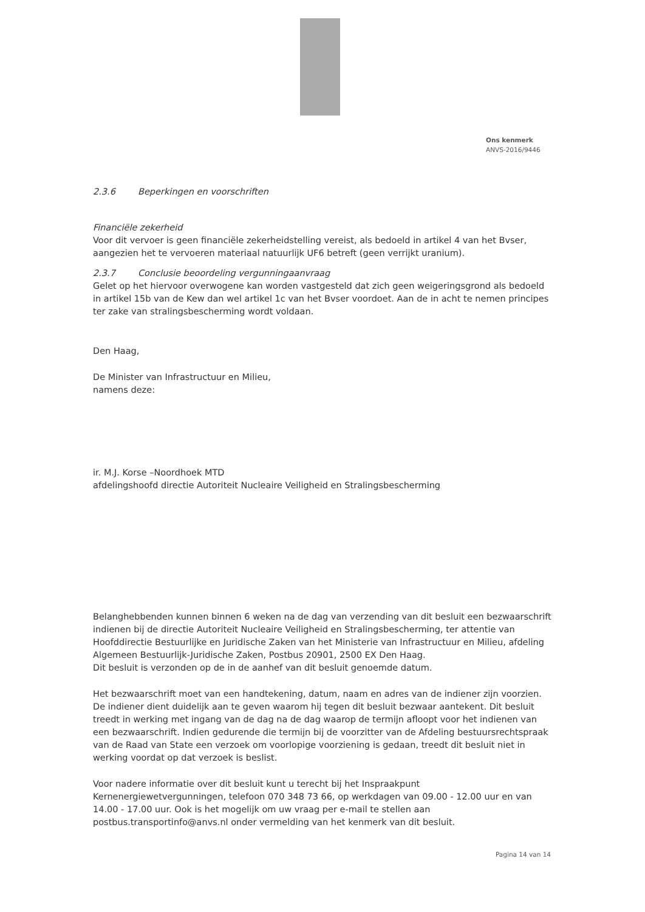Ons kenmerk
ANVS-2016/9446
2.3.6 Beperkingen en voorschriften
Financiële zekerheid
Voor dit vervoer is geen financiële zekerheidstelling vereist, als bedoeld in artikel 4 van het Bvser, aangezien het te vervoeren materiaal natuurlijk UF6 betreft (geen verrijkt uranium).
2.3.7 Conclusie beoordeling vergunningaanvraag
Gelet op het hiervoor overwogene kan worden vastgesteld dat zich geen weigeringsgrond als bedoeld in artikel 15b van de Kew dan wel artikel 1c van het Bvser voordoet. Aan de in acht te nemen principes ter zake van stralingsbescherming wordt voldaan.
Den Haag,
De Minister van Infrastructuur en Milieu,
namens deze:
ir. M.J. Korse –Noordhoek MTD
afdelingshoofd directie Autoriteit Nucleaire Veiligheid en Stralingsbescherming
Belanghebbenden kunnen binnen 6 weken na de dag van verzending van dit besluit een bezwaarschrift indienen bij de directie Autoriteit Nucleaire Veiligheid en Stralingsbescherming, ter attentie van Hoofddirectie Bestuurlijke en Juridische Zaken van het Ministerie van Infrastructuur en Milieu, afdeling Algemeen Bestuurlijk-Juridische Zaken, Postbus 20901, 2500 EX Den Haag.
Dit besluit is verzonden op de in de aanhef van dit besluit genoemde datum.
Het bezwaarschrift moet van een handtekening, datum, naam en adres van de indiener zijn voorzien. De indiener dient duidelijk aan te geven waarom hij tegen dit besluit bezwaar aantekent. Dit besluit treedt in werking met ingang van de dag na de dag waarop de termijn afloopt voor het indienen van een bezwaarschrift. Indien gedurende die termijn bij de voorzitter van de Afdeling bestuursrechtspraak van de Raad van State een verzoek om voorlopige voorziening is gedaan, treedt dit besluit niet in werking voordat op dat verzoek is beslist.
Voor nadere informatie over dit besluit kunt u terecht bij het Inspraakpunt Kernenergiewetvergunningen, telefoon 070 348 73 66, op werkdagen van 09.00 - 12.00 uur en van 14.00 - 17.00 uur. Ook is het mogelijk om uw vraag per e-mail te stellen aan postbus.transportinfo@anvs.nl onder vermelding van het kenmerk van dit besluit.
Pagina 14 van 14